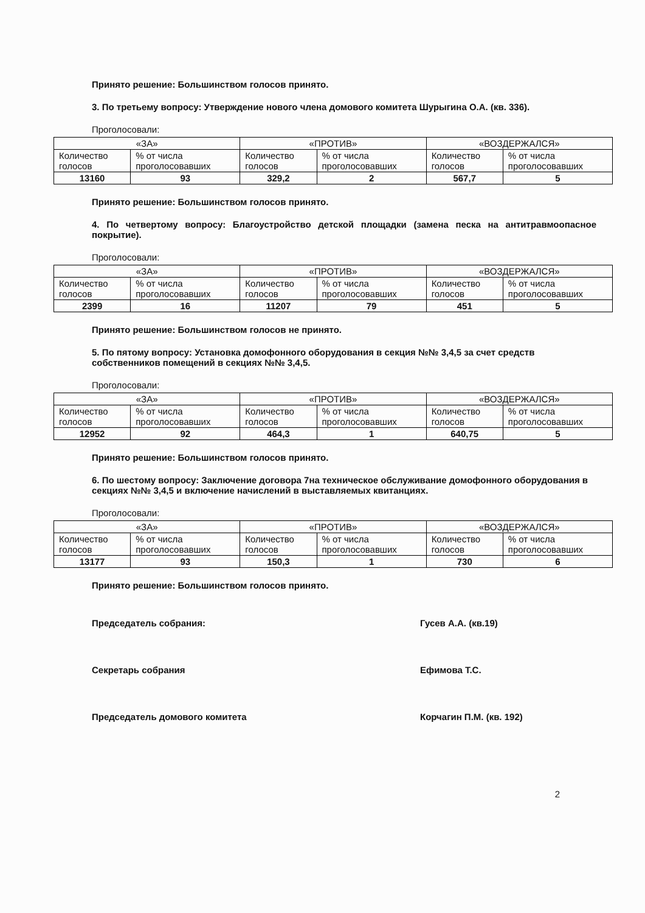Принято решение: Большинством голосов принято.
3. По третьему вопросу: Утверждение нового члена домового комитета Шурыгина О.А. (кв. 336).
Проголосовали:
| «ЗА» | | «ПРОТИВ» | | «ВОЗДЕРЖАЛСЯ» | |
| --- | --- | --- | --- | --- | --- |
| Количество голосов | % от числа проголосовавших | Количество голосов | % от числа проголосовавших | Количество голосов | % от числа проголосовавших |
| 13160 | 93 | 329,2 | 2 | 567,7 | 5 |
Принято решение: Большинством голосов принято.
4. По четвертому вопросу: Благоустройство детской площадки (замена песка на антитравмоопасное покрытие).
Проголосовали:
| «ЗА» | | «ПРОТИВ» | | «ВОЗДЕРЖАЛСЯ» | |
| --- | --- | --- | --- | --- | --- |
| Количество голосов | % от числа проголосовавших | Количество голосов | % от числа проголосовавших | Количество голосов | % от числа проголосовавших |
| 2399 | 16 | 11207 | 79 | 451 | 5 |
Принято решение: Большинством голосов не принято.
5. По пятому вопросу: Установка домофонного оборудования в секция №№ 3,4,5 за счет средств собственников помещений в секциях №№ 3,4,5.
Проголосовали:
| «ЗА» | | «ПРОТИВ» | | «ВОЗДЕРЖАЛСЯ» | |
| --- | --- | --- | --- | --- | --- |
| Количество голосов | % от числа проголосовавших | Количество голосов | % от числа проголосовавших | Количество голосов | % от числа проголосовавших |
| 12952 | 92 | 464,3 | 1 | 640,75 | 5 |
Принято решение: Большинством голосов принято.
6. По шестому вопросу: Заключение договора 7на техническое обслуживание домофонного оборудования в секциях №№ 3,4,5 и включение начислений в выставляемых квитанциях.
Проголосовали:
| «ЗА» | | «ПРОТИВ» | | «ВОЗДЕРЖАЛСЯ» | |
| --- | --- | --- | --- | --- | --- |
| Количество голосов | % от числа проголосовавших | Количество голосов | % от числа проголосовавших | Количество голосов | % от числа проголосовавших |
| 13177 | 93 | 150,3 | 1 | 730 | 6 |
Принято решение: Большинством голосов принято.
Председатель собрания: Гусев А.А. (кв.19)
Секретарь собрания Ефимова Т.С.
Председатель домового комитета Корчагин П.М. (кв. 192)
2